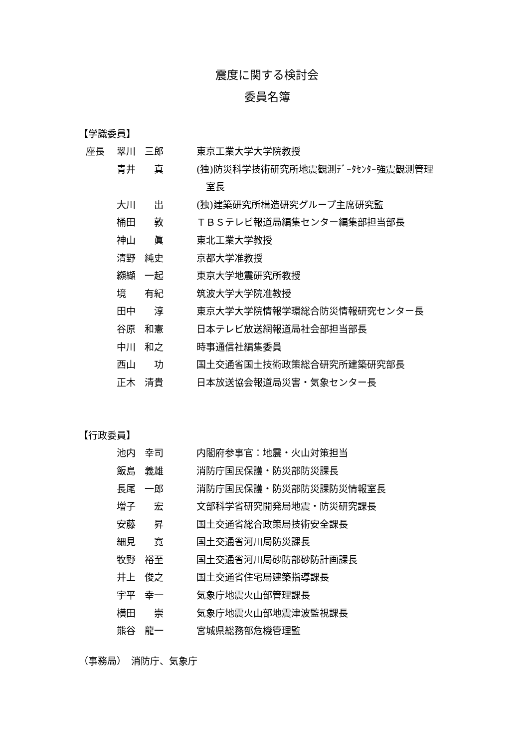震度に関する検討会
委員名簿
【学識委員】
| 座長 | 翠川 三郎 | 東京工業大学大学院教授 |
| | 青井 真 | (独)防災科学技術研究所地震観測ﾃﾞｰﾀｾﾝﾀｰ強震観測管理 室長 |
| | 大川 出 | (独)建築研究所構造研究グループ主席研究監 |
| | 桶田 敦 | ＴＢＳテレビ報道局編集センター編集部担当部長 |
| | 神山 眞 | 東北工業大学教授 |
| | 清野 純史 | 京都大学准教授 |
| | 纐纈 一起 | 東京大学地震研究所教授 |
| | 境 有紀 | 筑波大学大学院准教授 |
| | 田中 淳 | 東京大学大学院情報学環総合防災情報研究センター長 |
| | 谷原 和憲 | 日本テレビ放送網報道局社会部担当部長 |
| | 中川 和之 | 時事通信社編集委員 |
| | 西山 功 | 国土交通省国土技術政策総合研究所建築研究部長 |
| | 正木 清貴 | 日本放送協会報道局災害・気象センター長 |
【行政委員】
| | 池内 幸司 | 内閣府参事官：地震・火山対策担当 |
| | 飯島 義雄 | 消防庁国民保護・防災部防災課長 |
| | 長尾 一郎 | 消防庁国民保護・防災部防災課防災情報室長 |
| | 増子 宏 | 文部科学省研究開発局地震・防災研究課長 |
| | 安藤 昇 | 国土交通省総合政策局技術安全課長 |
| | 細見 寛 | 国土交通省河川局防災課長 |
| | 牧野 裕至 | 国土交通省河川局砂防部砂防計画課長 |
| | 井上 俊之 | 国土交通省住宅局建築指導課長 |
| | 宇平 幸一 | 気象庁地震火山部管理課長 |
| | 横田 崇 | 気象庁地震火山部地震津波監視課長 |
| | 熊谷 龍一 | 宮城県総務部危機管理監 |
（事務局）　消防庁、気象庁